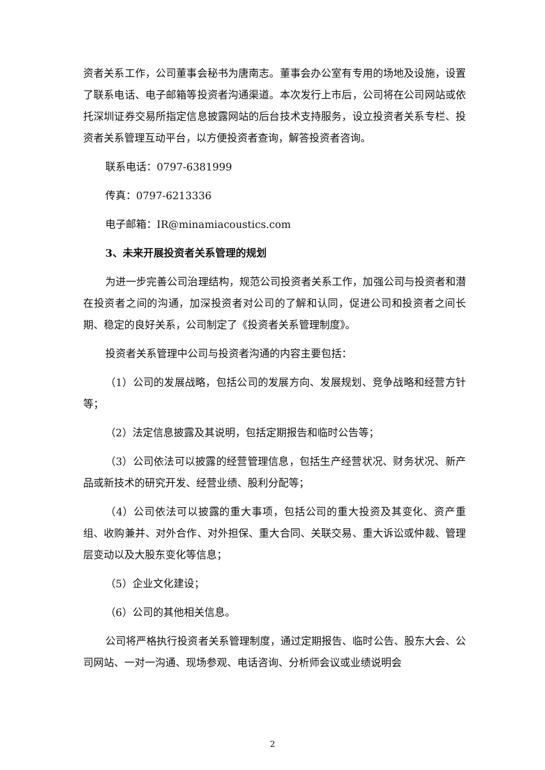资者关系工作，公司董事会秘书为唐南志。董事会办公室有专用的场地及设施，设置了联系电话、电子邮箱等投资者沟通渠道。本次发行上市后，公司将在公司网站或依托深圳证券交易所指定信息披露网站的后台技术支持服务，设立投资者关系专栏、投资者关系管理互动平台，以方便投资者查询，解答投资者咨询。
联系电话：0797-6381999
传真：0797-6213336
电子邮箱：IR@minamiacoustics.com
3、未来开展投资者关系管理的规划
为进一步完善公司治理结构，规范公司投资者关系工作，加强公司与投资者和潜在投资者之间的沟通，加深投资者对公司的了解和认同，促进公司和投资者之间长期、稳定的良好关系，公司制定了《投资者关系管理制度》。
投资者关系管理中公司与投资者沟通的内容主要包括：
（1）公司的发展战略，包括公司的发展方向、发展规划、竞争战略和经营方针等；
（2）法定信息披露及其说明，包括定期报告和临时公告等；
（3）公司依法可以披露的经营管理信息，包括生产经营状况、财务状况、新产品或新技术的研究开发、经营业绩、股利分配等；
（4）公司依法可以披露的重大事项，包括公司的重大投资及其变化、资产重组、收购兼并、对外合作、对外担保、重大合同、关联交易、重大诉讼或仲裁、管理层变动以及大股东变化等信息；
（5）企业文化建设；
（6）公司的其他相关信息。
公司将严格执行投资者关系管理制度，通过定期报告、临时公告、股东大会、公司网站、一对一沟通、现场参观、电话咨询、分析师会议或业绩说明会
2